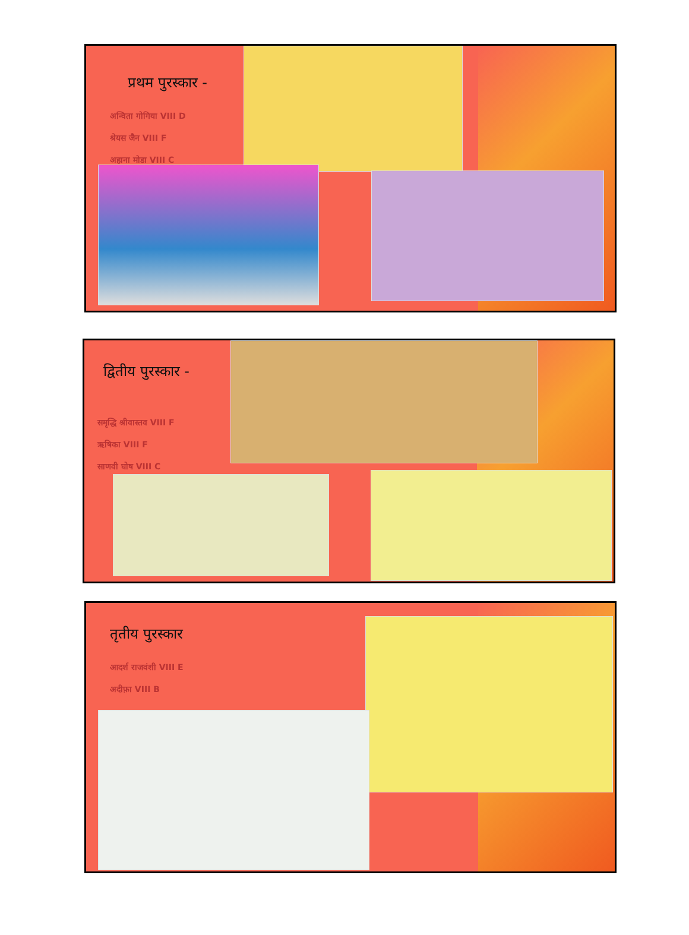प्रथम पुरस्कार -
अन्विता गोगिया VIII D
श्रेयस जैन VIII F
अहाना मोडा VIII C
द्वितीय पुरस्कार -
समृद्धि श्रीवास्तव VIII F
ऋषिका VIII F
साणवी घोष VIII C
तृतीय पुरस्कार
आदर्श राजवंशी VIII E
अदीफ़ा VIII B